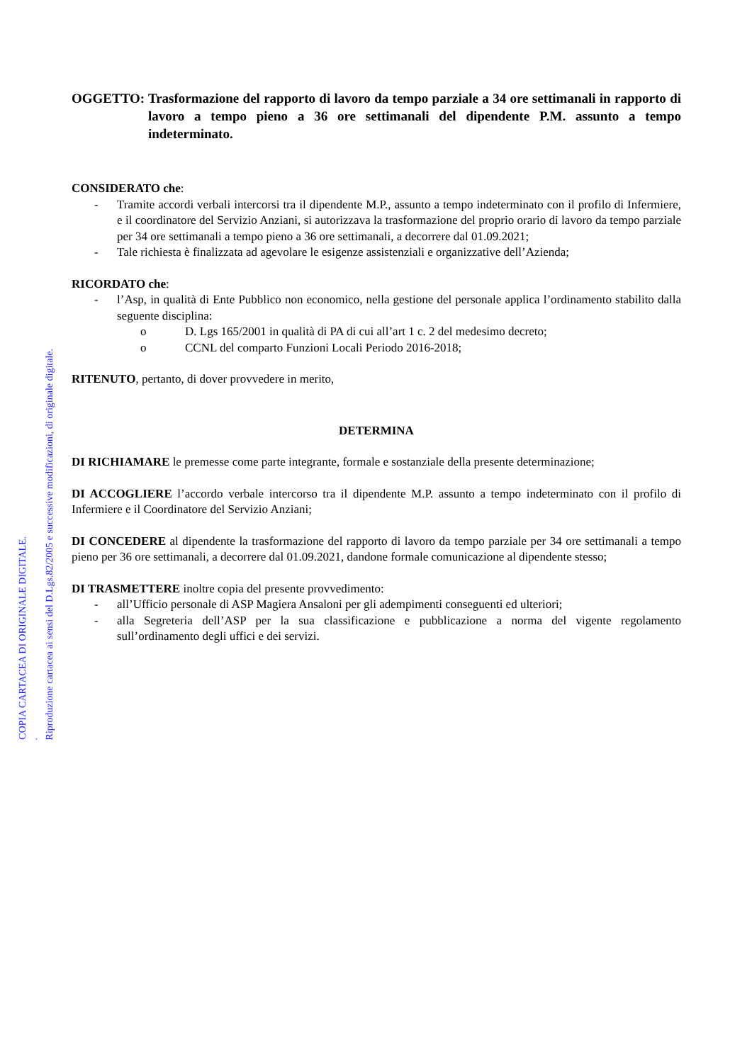OGGETTO: Trasformazione del rapporto di lavoro da tempo parziale a 34 ore settimanali in rapporto di lavoro a tempo pieno a 36 ore settimanali del dipendente P.M. assunto a tempo indeterminato.
CONSIDERATO che:
- Tramite accordi verbali intercorsi tra il dipendente M.P., assunto a tempo indeterminato con il profilo di Infermiere, e il coordinatore del Servizio Anziani, si autorizzava la trasformazione del proprio orario di lavoro da tempo parziale per 34 ore settimanali a tempo pieno a 36 ore settimanali, a decorrere dal 01.09.2021;
- Tale richiesta è finalizzata ad agevolare le esigenze assistenziali e organizzative dell’Azienda;
RICORDATO che:
- l’Asp, in qualità di Ente Pubblico non economico, nella gestione del personale applica l’ordinamento stabilito dalla seguente disciplina:
o D. Lgs 165/2001 in qualità di PA di cui all’art 1 c. 2 del medesimo decreto;
o CCNL del comparto Funzioni Locali Periodo 2016-2018;
RITENUTO, pertanto, di dover provvedere in merito,
DETERMINA
DI RICHIAMARE le premesse come parte integrante, formale e sostanziale della presente determinazione;
DI ACCOGLIERE l’accordo verbale intercorso tra il dipendente M.P. assunto a tempo indeterminato con il profilo di Infermiere e il Coordinatore del Servizio Anziani;
DI CONCEDERE al dipendente la trasformazione del rapporto di lavoro da tempo parziale per 34 ore settimanali a tempo pieno per 36 ore settimanali, a decorrere dal 01.09.2021, dandone formale comunicazione al dipendente stesso;
DI TRASMETTERE inoltre copia del presente provvedimento:
- all’Ufficio personale di ASP Magiera Ansaloni per gli adempimenti conseguenti ed ulteriori;
- alla Segreteria dell’ASP per la sua classificazione e pubblicazione a norma del vigente regolamento sull’ordinamento degli uffici e dei servizi.
COPIA CARTACEA DI ORIGINALE DIGITALE.
.
Riproduzione cartacea ai sensi del D.Lgs.82/2005 e successive modificazioni, di originale digitale.